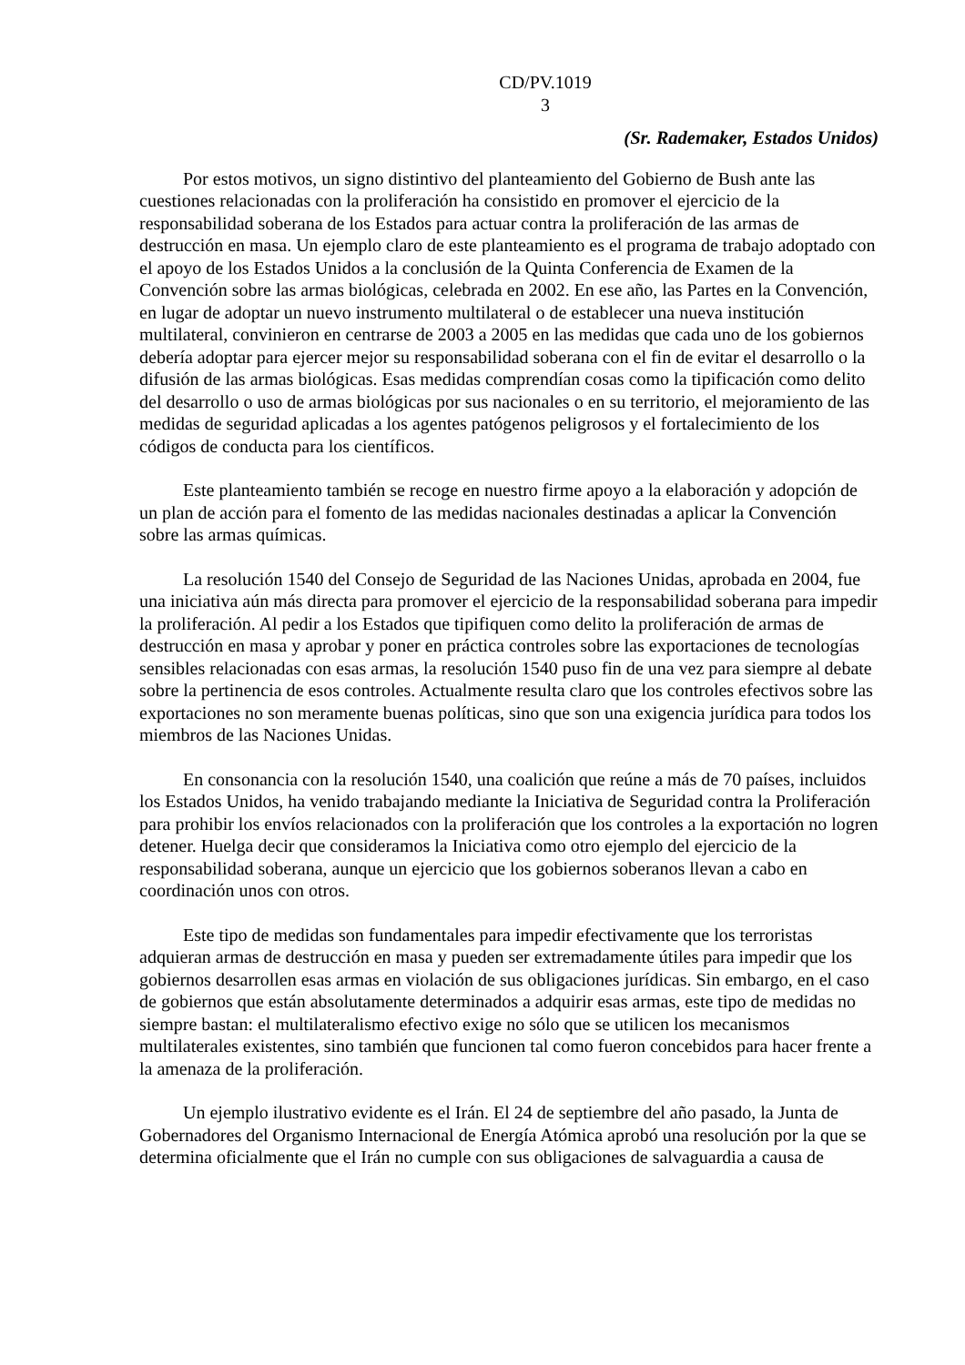CD/PV.1019
3
(Sr. Rademaker, Estados Unidos)
Por estos motivos, un signo distintivo del planteamiento del Gobierno de Bush ante las cuestiones relacionadas con la proliferación ha consistido en promover el ejercicio de la responsabilidad soberana de los Estados para actuar contra la proliferación de las armas de destrucción en masa. Un ejemplo claro de este planteamiento es el programa de trabajo adoptado con el apoyo de los Estados Unidos a la conclusión de la Quinta Conferencia de Examen de la Convención sobre las armas biológicas, celebrada en 2002. En ese año, las Partes en la Convención, en lugar de adoptar un nuevo instrumento multilateral o de establecer una nueva institución multilateral, convinieron en centrarse de 2003 a 2005 en las medidas que cada uno de los gobiernos debería adoptar para ejercer mejor su responsabilidad soberana con el fin de evitar el desarrollo o la difusión de las armas biológicas. Esas medidas comprendían cosas como la tipificación como delito del desarrollo o uso de armas biológicas por sus nacionales o en su territorio, el mejoramiento de las medidas de seguridad aplicadas a los agentes patógenos peligrosos y el fortalecimiento de los códigos de conducta para los científicos.
Este planteamiento también se recoge en nuestro firme apoyo a la elaboración y adopción de un plan de acción para el fomento de las medidas nacionales destinadas a aplicar la Convención sobre las armas químicas.
La resolución 1540 del Consejo de Seguridad de las Naciones Unidas, aprobada en 2004, fue una iniciativa aún más directa para promover el ejercicio de la responsabilidad soberana para impedir la proliferación. Al pedir a los Estados que tipifiquen como delito la proliferación de armas de destrucción en masa y aprobar y poner en práctica controles sobre las exportaciones de tecnologías sensibles relacionadas con esas armas, la resolución 1540 puso fin de una vez para siempre al debate sobre la pertinencia de esos controles. Actualmente resulta claro que los controles efectivos sobre las exportaciones no son meramente buenas políticas, sino que son una exigencia jurídica para todos los miembros de las Naciones Unidas.
En consonancia con la resolución 1540, una coalición que reúne a más de 70 países, incluidos los Estados Unidos, ha venido trabajando mediante la Iniciativa de Seguridad contra la Proliferación para prohibir los envíos relacionados con la proliferación que los controles a la exportación no logren detener. Huelga decir que consideramos la Iniciativa como otro ejemplo del ejercicio de la responsabilidad soberana, aunque un ejercicio que los gobiernos soberanos llevan a cabo en coordinación unos con otros.
Este tipo de medidas son fundamentales para impedir efectivamente que los terroristas adquieran armas de destrucción en masa y pueden ser extremadamente útiles para impedir que los gobiernos desarrollen esas armas en violación de sus obligaciones jurídicas. Sin embargo, en el caso de gobiernos que están absolutamente determinados a adquirir esas armas, este tipo de medidas no siempre bastan: el multilateralismo efectivo exige no sólo que se utilicen los mecanismos multilaterales existentes, sino también que funcionen tal como fueron concebidos para hacer frente a la amenaza de la proliferación.
Un ejemplo ilustrativo evidente es el Irán. El 24 de septiembre del año pasado, la Junta de Gobernadores del Organismo Internacional de Energía Atómica aprobó una resolución por la que se determina oficialmente que el Irán no cumple con sus obligaciones de salvaguardia a causa de